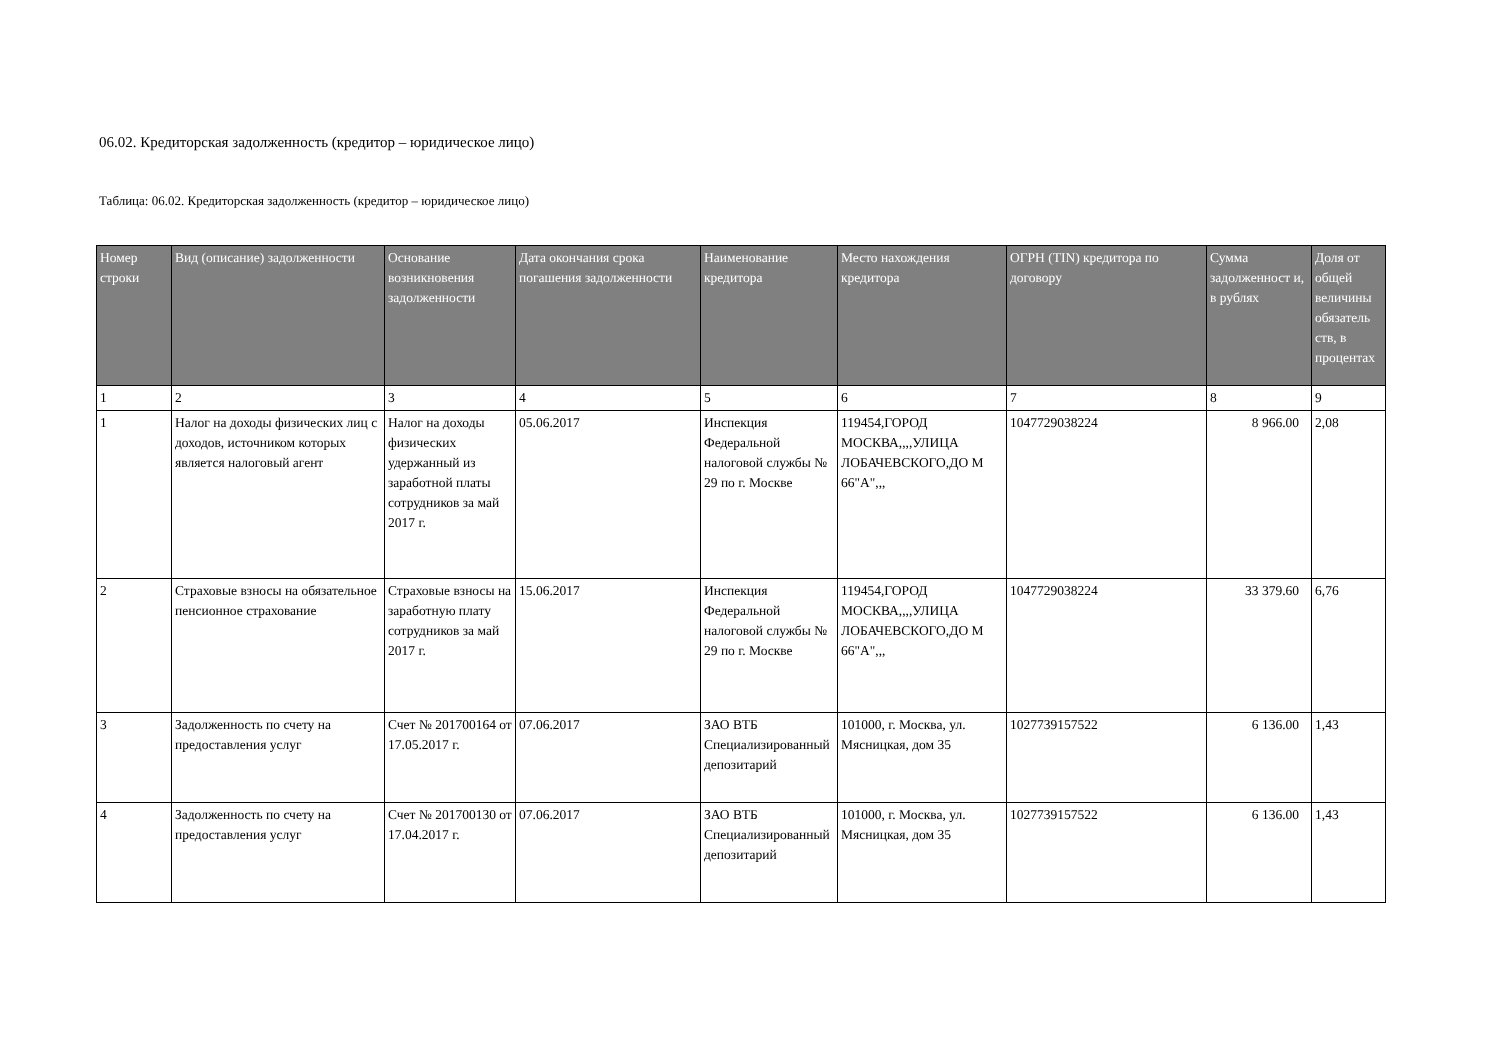06.02. Кредиторская задолженность (кредитор – юридическое лицо)
Таблица: 06.02. Кредиторская задолженность (кредитор – юридическое лицо)
| Номер строки | Вид (описание) задолженности | Основание возникновения задолженности | Дата окончания срока погашения задолженности | Наименование кредитора | Место нахождения кредитора | ОГРН (TIN) кредитора по договору | Сумма задолженност и, в рублях | Доля от общей величины обязатель ств, в процентах |
| --- | --- | --- | --- | --- | --- | --- | --- | --- |
| 1 | 2 | 3 | 4 | 5 | 6 | 7 | 8 | 9 |
| 1 | Налог на доходы физических лиц с доходов, источником которых является налоговый агент | Налог на доходы физических удержанный из заработной платы сотрудников за май 2017 г. | 05.06.2017 | Инспекция Федеральной налоговой службы № 29 по г. Москве | 119454,ГОРОД МОСКВА,,,,УЛИЦА ЛОБАЧЕВСКОГО,ДО М 66"А",,, | 1047729038224 | 8 966.00 | 2,08 |
| 2 | Страховые взносы на обязательное пенсионное страхование | Страховые взносы на заработную плату сотрудников за май 2017 г. | 15.06.2017 | Инспекция Федеральной налоговой службы № 29 по г. Москве | 119454,ГОРОД МОСКВА,,,,УЛИЦА ЛОБАЧЕВСКОГО,ДО М 66"А",,, | 1047729038224 | 33 379.60 | 6,76 |
| 3 | Задолженность по счету на предоставления услуг | Счет № 201700164 от 17.05.2017 г. | 07.06.2017 | ЗАО ВТБ Специализированный депозитарий | 101000, г. Москва, ул. Мясницкая, дом 35 | 1027739157522 | 6 136.00 | 1,43 |
| 4 | Задолженность по счету на предоставления услуг | Счет № 201700130 от 17.04.2017 г. | 07.06.2017 | ЗАО ВТБ Специализированный депозитарий | 101000, г. Москва, ул. Мясницкая, дом 35 | 1027739157522 | 6 136.00 | 1,43 |